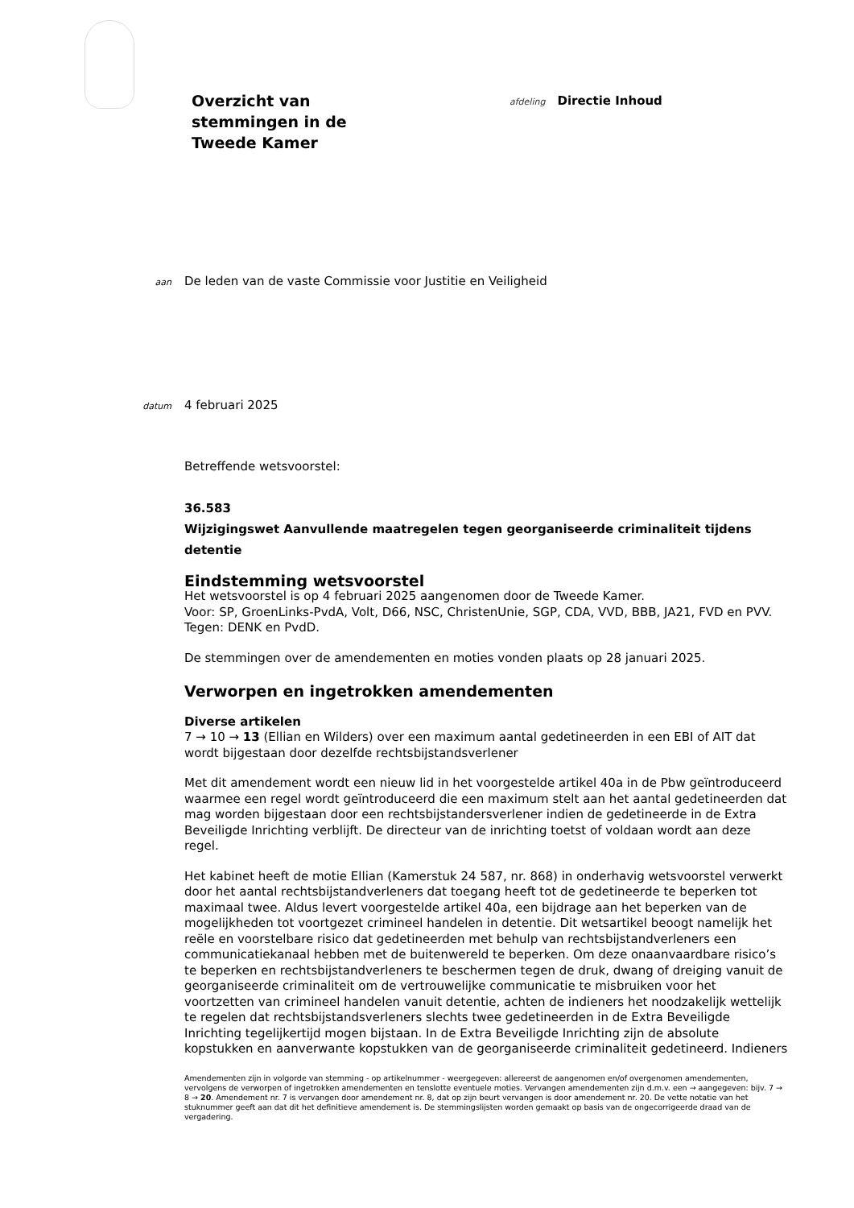Overzicht van
stemmingen in de
Tweede Kamer
afdeling
Directie Inhoud
aan
De leden van de vaste Commissie voor Justitie en Veiligheid
datum
4 februari 2025
Betreffende wetsvoorstel:
36.583
Wijzigingswet Aanvullende maatregelen tegen georganiseerde criminaliteit tijdens detentie
Eindstemming wetsvoorstel
Het wetsvoorstel is op 4 februari 2025 aangenomen door de Tweede Kamer.
Voor: SP, GroenLinks-PvdA, Volt, D66, NSC, ChristenUnie, SGP, CDA, VVD, BBB, JA21, FVD en PVV.
Tegen: DENK en PvdD.
De stemmingen over de amendementen en moties vonden plaats op 28 januari 2025.
Verworpen en ingetrokken amendementen
Diverse artikelen
7 → 10 → 13 (Ellian en Wilders) over een maximum aantal gedetineerden in een EBI of AIT dat wordt bijgestaan door dezelfde rechtsbijstandsverlener
Met dit amendement wordt een nieuw lid in het voorgestelde artikel 40a in de Pbw geïntroduceerd waarmee een regel wordt geïntroduceerd die een maximum stelt aan het aantal gedetineerden dat mag worden bijgestaan door een rechtsbijstandersverlener indien de gedetineerde in de Extra Beveiligde Inrichting verblijft. De directeur van de inrichting toetst of voldaan wordt aan deze regel.
Het kabinet heeft de motie Ellian (Kamerstuk 24 587, nr. 868) in onderhavig wetsvoorstel verwerkt door het aantal rechtsbijstandverleners dat toegang heeft tot de gedetineerde te beperken tot maximaal twee. Aldus levert voorgestelde artikel 40a, een bijdrage aan het beperken van de mogelijkheden tot voortgezet crimineel handelen in detentie. Dit wetsartikel beoogt namelijk het reële en voorstelbare risico dat gedetineerden met behulp van rechtsbijstandverleners een communicatiekanaal hebben met de buitenwereld te beperken. Om deze onaanvaardbare risico’s te beperken en rechtsbijstandverleners te beschermen tegen de druk, dwang of dreiging vanuit de georganiseerde criminaliteit om de vertrouwelijke communicatie te misbruiken voor het voortzetten van crimineel handelen vanuit detentie, achten de indieners het noodzakelijk wettelijk te regelen dat rechtsbijstandsverleners slechts twee gedetineerden in de Extra Beveiligde Inrichting tegelijkertijd mogen bijstaan. In de Extra Beveiligde Inrichting zijn de absolute kopstukken en aanverwante kopstukken van de georganiseerde criminaliteit gedetineerd. Indieners
Amendementen zijn in volgorde van stemming - op artikelnummer - weergegeven: allereerst de aangenomen en/of overgenomen amendementen, vervolgens de verworpen of ingetrokken amendementen en tenslotte eventuele moties. Vervangen amendementen zijn d.m.v. een → aangegeven: bijv. 7 → 8 → 20. Amendement nr. 7 is vervangen door amendement nr. 8, dat op zijn beurt vervangen is door amendement nr. 20. De vette notatie van het stuknummer geeft aan dat dit het definitieve amendement is. De stemmingslijsten worden gemaakt op basis van de ongecorrigeerde draad van de vergadering.